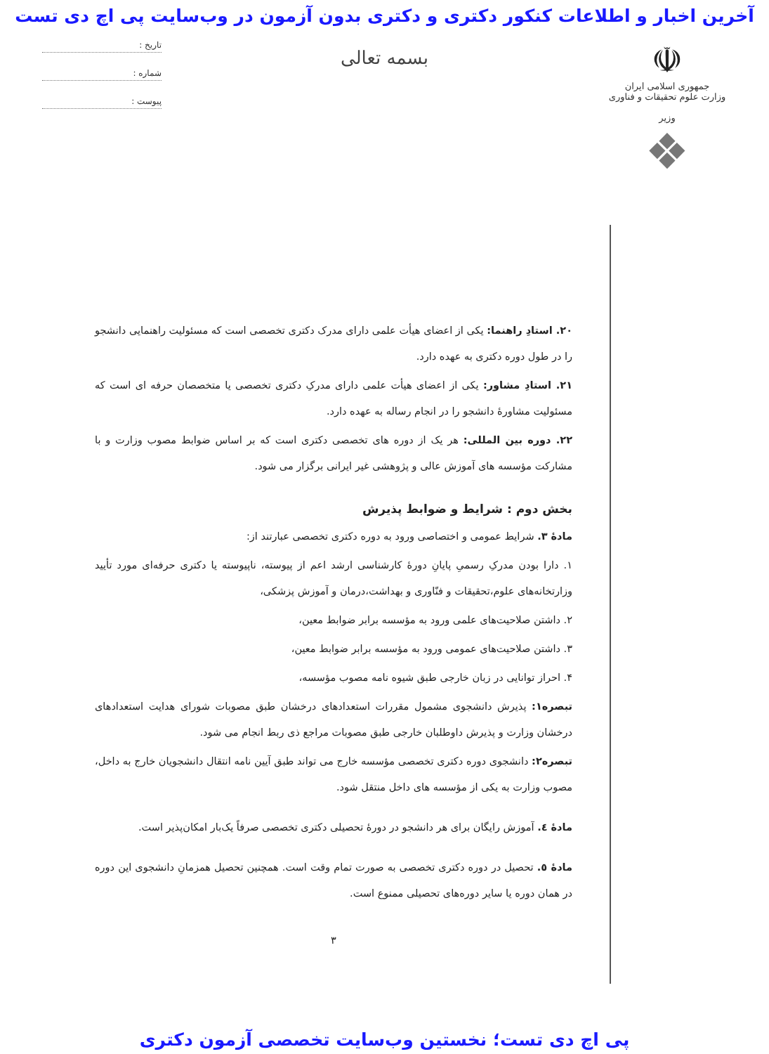آخرین اخبار و اطلاعات کنکور دکتری و دکتری بدون آزمون در وب‌سایت پی اچ دی تست
☫
جمهوری اسلامی ایران
وزارت علوم تحقیقات و فناوری
وزیر
❖
بسمه تعالی
تاریخ :
شماره :
پیوست :
۲۰. استادِ راهنما: یکی از اعضای هیأت علمی دارای مدرک دکتری تخصصی است که مسئولیت راهنمایی دانشجو را در طول دوره دکتری به عهده دارد.
۲۱. استادِ مشاور: یکی از اعضای هیأت علمی دارای مدرکِ دکتری تخصصی یا متخصصان حرفه ای است که مسئولیت مشاورهٔ دانشجو را در انجام رساله به عهده دارد.
۲۲. دوره بین المللی: هر یک از دوره های تخصصی دکتری است که بر اساس ضوابط مصوب وزارت و با مشارکت مؤسسه های آموزش عالی و پژوهشی غیر ایرانی برگزار می شود.
بخش دوم : شرایط و ضوابط پذیرش
مادهٔ ۳. شرایط عمومی و اختصاصی ورود به دوره دکتری تخصصی عبارتند از:
۱. دارا بودن مدرکِ رسمیِ پایانِ دورهٔ کارشناسی ارشد اعم از پیوسته، ناپیوسته یا دکتری حرفه‌ای مورد تأیید وزارتخانه‌های علوم،تحقیقات و فنّاوری و بهداشت،درمان و آموزش پزشکی،
۲. داشتن صلاحیت‌های علمی ورود به مؤسسه برابر ضوابط معین،
۳. داشتن صلاحیت‌های عمومی ورود به مؤسسه برابر ضوابط معین،
۴. احراز توانایی در زبان خارجی طبق شیوه نامه مصوب مؤسسه،
تبصره۱: پذیرش دانشجوی مشمول مقررات استعدادهای درخشان طبق مصوبات شورای هدایت استعدادهای درخشان وزارت و پذیرش داوطلبان خارجی طبق مصوبات مراجع ذی ربط انجام می شود.
تبصره۲: دانشجوی دوره دکتری تخصصی مؤسسه خارج می تواند طبق آیین نامه انتقال دانشجویان خارج به داخل، مصوب وزارت به یکی از مؤسسه های داخل منتقل شود.
مادهٔ ٤. آموزش رایگان برای هر دانشجو در دورهٔ تحصیلی دکتری تخصصی صرفاً یک‌بار امکان‌پذیر است.
مادهٔ ٥. تحصیل در دوره دکتری تخصصی به صورت تمام وقت است. همچنین تحصیل همزمانِ دانشجوی این دوره در همان دوره یا سایر دوره‌های تحصیلی ممنوع است.
۳
پی اچ دی تست؛ نخستین وب‌سایت تخصصی آزمون دکتری